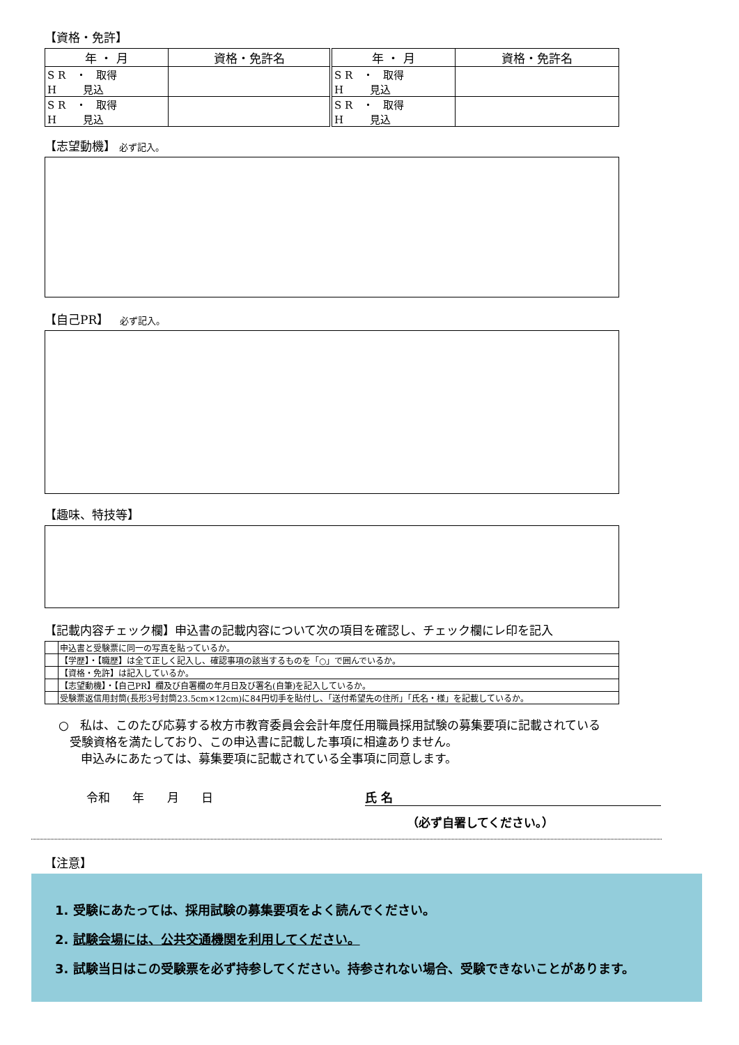【資格・免許】
| 年 ・ 月 | 資格・免許名 | 年 ・ 月 | 資格・免許名 |
| --- | --- | --- | --- |
| S R ・ 取得 H 見込 | | S R ・ 取得 H 見込 | |
| S R ・ 取得 H 見込 | | S R ・ 取得 H 見込 | |
【志望動機】 必ず記入。
【自己PR】 必ず記入。
【趣味、特技等】
【記載内容チェック欄】申込書の記載内容について次の項目を確認し、チェック欄にレ印を記入
| | 申込書と受験票に同一の写真を貼っているか。 |
| | 【学歴】・【職歴】は全て正しく記入し、確認事項の該当するものを「○」で囲んでいるか。 |
| | 【資格・免許】は記入しているか。 |
| | 【志望動機】・【自己PR】欄及び自署欄の年月日及び署名(自筆)を記入しているか。 |
| | 受験票返信用封筒(長形3号封筒23.5cm×12cm)に84円切手を貼付し、「送付希望先の住所」「氏名・様」を記載しているか。 |
○ 私は、このたび応募する枚方市教育委員会会計年度任用職員採用試験の募集要項に記載されている
受験資格を満たしており、この申込書に記載した事項に相違ありません。
申込みにあたっては、募集要項に記載されている全事項に同意します。
令和 年 月 日 氏 名
（必ず自署してください。）
【注意】
1. 受験にあたっては、採用試験の募集要項をよく読んでください。
2. 試験会場には、公共交通機関を利用してください。
3. 試験当日はこの受験票を必ず持参してください。持参されない場合、受験できないことがあります。